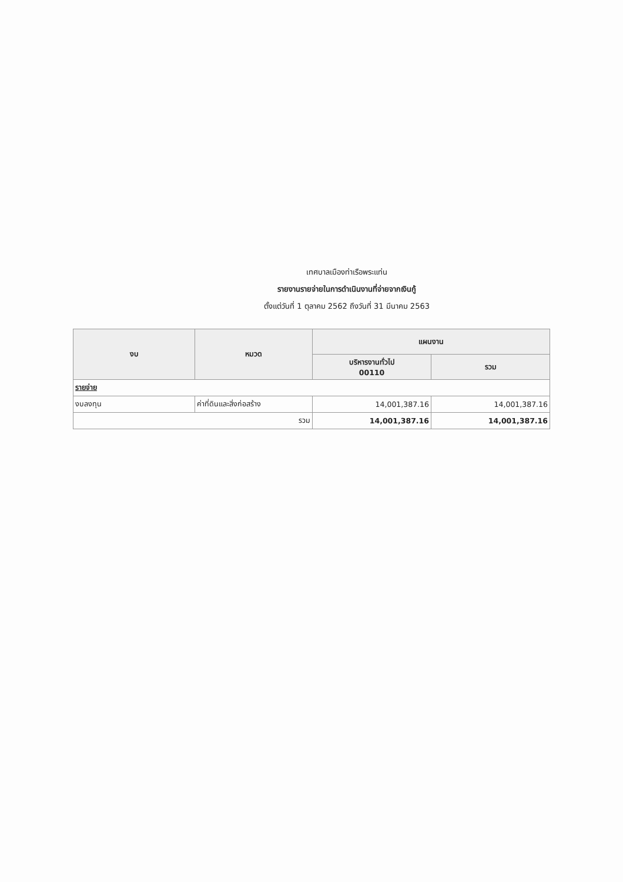เทศบาลเมืองท่าเรือพระแท่น
รายงานรายจ่ายในการดำเนินงานที่จ่ายจากเงินกู้
ตั้งแต่วันที่ 1 ตุลาคม 2562 ถึงวันที่ 31 มีนาคม 2563
| งบ | หมวด | แผนงาน | |
| --- | --- | --- | --- |
| | | บริหารงานทั่วไป 00110 | รวม |
| รายจ่าย | | | |
| งบลงทุน | ค่าที่ดินและสิ่งก่อสร้าง | 14,001,387.16 | 14,001,387.16 |
| รวม | | 14,001,387.16 | 14,001,387.16 |